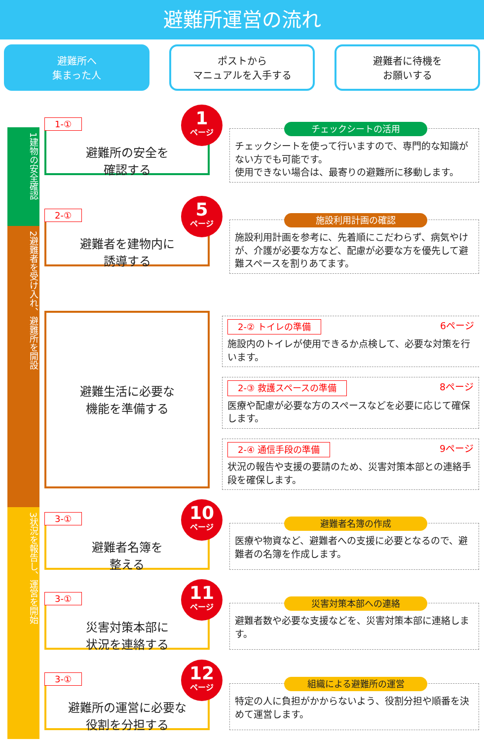避難所運営の流れ
避難所へ
集まった人
ポストから
マニュアルを入手する
避難者に待機を
お願いする
1建物の安全確認
2避難者を受け入れ、避難所を開設
3状況を報告し、運営を開始
1-①
1
ページ
避難所の安全を
確認する
チェックシートの活用
チェックシートを使って行いますので、専門的な知識がない方でも可能です。
使用できない場合は、最寄りの避難所に移動します。
2-①
5
ページ
避難者を建物内に
誘導する
施設利用計画の確認
施設利用計画を参考に、先着順にこだわらず、病気やけが、介護が必要な方など、配慮が必要な方を優先して避難スペースを割りあてます。
避難生活に必要な
機能を準備する
2-② トイレの準備 6ページ
施設内のトイレが使用できるか点検して、必要な対策を行います。
2-③ 救護スペースの準備 8ページ
医療や配慮が必要な方のスペースなどを必要に応じて確保します。
2-④ 通信手段の準備 9ページ
状況の報告や支援の要請のため、災害対策本部との連絡手段を確保します。
3-①
10
ページ
避難者名簿を
整える
避難者名簿の作成
医療や物資など、避難者への支援に必要となるので、避難者の名簿を作成します。
3-①
11
ページ
災害対策本部に
状況を連絡する
災害対策本部への連絡
避難者数や必要な支援などを、災害対策本部に連絡します。
3-①
12
ページ
避難所の運営に必要な
役割を分担する
組織による避難所の運営
特定の人に負担がかからないよう、役割分担や順番を決めて運営します。